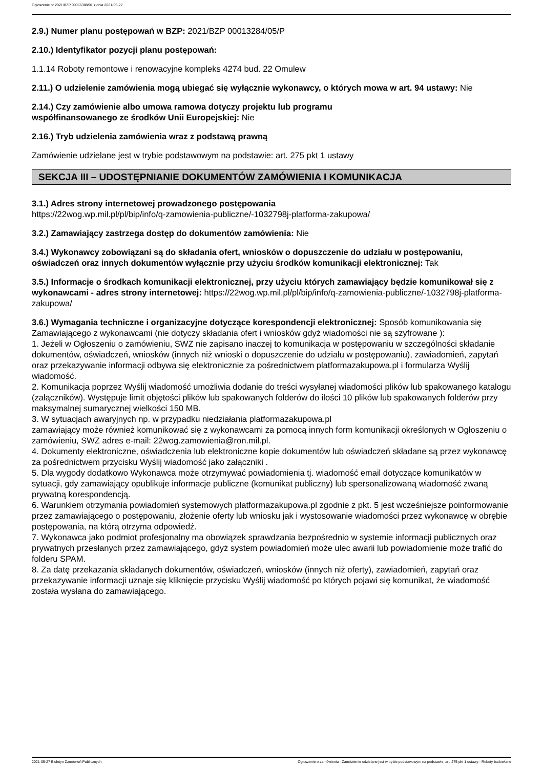Ogłoszenie nr 2021/BZP 00066388/01 z dnia 2021-05-27
2.9.) Numer planu postępowań w BZP: 2021/BZP 00013284/05/P
2.10.) Identyfikator pozycji planu postępowań:
1.1.14 Roboty remontowe i renowacyjne kompleks 4274 bud. 22 Omulew
2.11.) O udzielenie zamówienia mogą ubiegać się wyłącznie wykonawcy, o których mowa w art. 94 ustawy: Nie
2.14.) Czy zamówienie albo umowa ramowa dotyczy projektu lub programu
współfinansowanego ze środków Unii Europejskiej: Nie
2.16.) Tryb udzielenia zamówienia wraz z podstawą prawną
Zamówienie udzielane jest w trybie podstawowym na podstawie: art. 275 pkt 1 ustawy
SEKCJA III – UDOSTĘPNIANIE DOKUMENTÓW ZAMÓWIENIA I KOMUNIKACJA
3.1.) Adres strony internetowej prowadzonego postępowania
https://22wog.wp.mil.pl/pl/bip/info/q-zamowienia-publiczne/-1032798j-platforma-zakupowa/
3.2.) Zamawiający zastrzega dostęp do dokumentów zamówienia: Nie
3.4.) Wykonawcy zobowiązani są do składania ofert, wniosków o dopuszczenie do udziału w postępowaniu, oświadczeń oraz innych dokumentów wyłącznie przy użyciu środków komunikacji elektronicznej: Tak
3.5.) Informacje o środkach komunikacji elektronicznej, przy użyciu których zamawiający będzie komunikował się z wykonawcami - adres strony internetowej: https://22wog.wp.mil.pl/pl/bip/info/q-zamowienia-publiczne/-1032798j-platforma-zakupowa/
3.6.) Wymagania techniczne i organizacyjne dotyczące korespondencji elektronicznej: Sposób komunikowania się Zamawiającego z wykonawcami (nie dotyczy składania ofert i wniosków gdyż wiadomości nie są szyfrowane ):
1. Jeżeli w Ogłoszeniu o zamówieniu, SWZ nie zapisano inaczej to komunikacja w postępowaniu w szczególności składanie dokumentów, oświadczeń, wniosków (innych niż wnioski o dopuszczenie do udziału w postępowaniu), zawiadomień, zapytań oraz przekazywanie informacji odbywa się elektronicznie za pośrednictwem platformazakupowa.pl i formularza Wyślij wiadomość.
2. Komunikacja poprzez Wyślij wiadomość umożliwia dodanie do treści wysyłanej wiadomości plików lub spakowanego katalogu (załączników). Występuje limit objętości plików lub spakowanych folderów do ilości 10 plików lub spakowanych folderów przy maksymalnej sumarycznej wielkości 150 MB.
3. W sytuacjach awaryjnych np. w przypadku niedziałania platformazakupowa.pl
zamawiający może również komunikować się z wykonawcami za pomocą innych form komunikacji określonych w Ogłoszeniu o zamówieniu, SWZ adres e-mail: 22wog.zamowienia@ron.mil.pl.
4. Dokumenty elektroniczne, oświadczenia lub elektroniczne kopie dokumentów lub oświadczeń składane są przez wykonawcę za pośrednictwem przycisku Wyślij wiadomość jako załączniki .
5. Dla wygody dodatkowo Wykonawca może otrzymywać powiadomienia tj. wiadomość email dotyczące komunikatów w sytuacji, gdy zamawiający opublikuje informacje publiczne (komunikat publiczny) lub spersonalizowaną wiadomość zwaną prywatną korespondencją.
6. Warunkiem otrzymania powiadomień systemowych platformazakupowa.pl zgodnie z pkt. 5 jest wcześniejsze poinformowanie przez zamawiającego o postępowaniu, złożenie oferty lub wniosku jak i wystosowanie wiadomości przez wykonawcę w obrębie postępowania, na którą otrzyma odpowiedź.
7. Wykonawca jako podmiot profesjonalny ma obowiązek sprawdzania bezpośrednio w systemie informacji publicznych oraz prywatnych przesłanych przez zamawiającego, gdyż system powiadomień może ulec awarii lub powiadomienie może trafić do folderu SPAM.
8. Za datę przekazania składanych dokumentów, oświadczeń, wniosków (innych niż oferty), zawiadomień, zapytań oraz przekazywanie informacji uznaje się kliknięcie przycisku Wyślij wiadomość po których pojawi się komunikat, że wiadomość została wysłana do zamawiającego.
2021-05-27 Biuletyn Zamówień Publicznych Ogłoszenie o zamówieniu - Zamówienie udzielane jest w trybie podstawowym na podstawie: art. 275 pkt 1 ustawy - Roboty budowlane